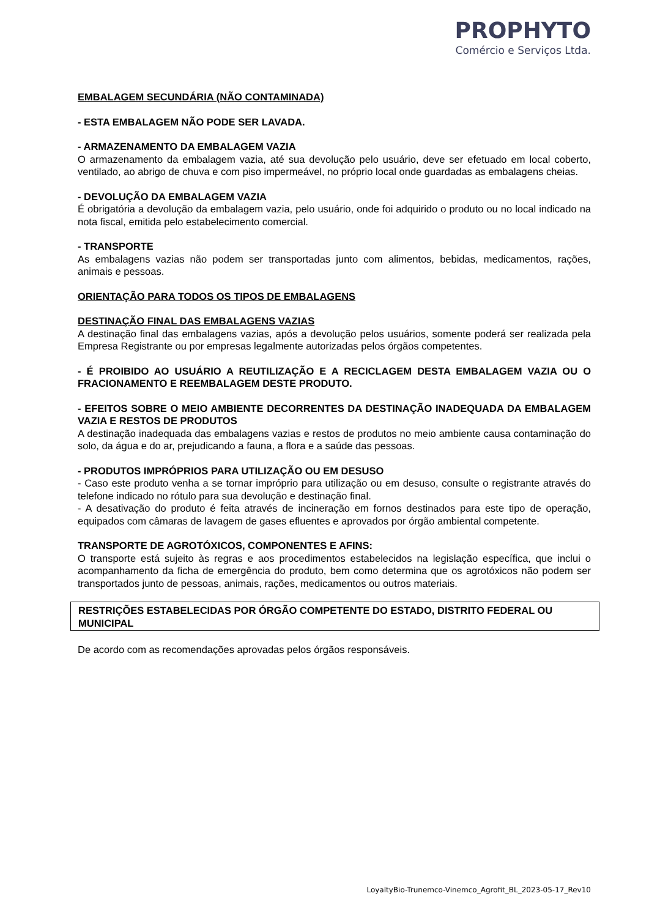PROPHYTO
Comércio e Serviços Ltda.
EMBALAGEM SECUNDÁRIA (NÃO CONTAMINADA)
- ESTA EMBALAGEM NÃO PODE SER LAVADA.
- ARMAZENAMENTO DA EMBALAGEM VAZIA
O armazenamento da embalagem vazia, até sua devolução pelo usuário, deve ser efetuado em local coberto, ventilado, ao abrigo de chuva e com piso impermeável, no próprio local onde guardadas as embalagens cheias.
- DEVOLUÇÃO DA EMBALAGEM VAZIA
É obrigatória a devolução da embalagem vazia, pelo usuário, onde foi adquirido o produto ou no local indicado na nota fiscal, emitida pelo estabelecimento comercial.
- TRANSPORTE
As embalagens vazias não podem ser transportadas junto com alimentos, bebidas, medicamentos, rações, animais e pessoas.
ORIENTAÇÃO PARA TODOS OS TIPOS DE EMBALAGENS
DESTINAÇÃO FINAL DAS EMBALAGENS VAZIAS
A destinação final das embalagens vazias, após a devolução pelos usuários, somente poderá ser realizada pela Empresa Registrante ou por empresas legalmente autorizadas pelos órgãos competentes.
- É PROIBIDO AO USUÁRIO A REUTILIZAÇÃO E A RECICLAGEM DESTA EMBALAGEM VAZIA OU O FRACIONAMENTO E REEMBALAGEM DESTE PRODUTO.
- EFEITOS SOBRE O MEIO AMBIENTE DECORRENTES DA DESTINAÇÃO INADEQUADA DA EMBALAGEM VAZIA E RESTOS DE PRODUTOS
A destinação inadequada das embalagens vazias e restos de produtos no meio ambiente causa contaminação do solo, da água e do ar, prejudicando a fauna, a flora e a saúde das pessoas.
- PRODUTOS IMPRÓPRIOS PARA UTILIZAÇÃO OU EM DESUSO
- Caso este produto venha a se tornar impróprio para utilização ou em desuso, consulte o registrante através do telefone indicado no rótulo para sua devolução e destinação final.
- A desativação do produto é feita através de incineração em fornos destinados para este tipo de operação, equipados com câmaras de lavagem de gases efluentes e aprovados por órgão ambiental competente.
TRANSPORTE DE AGROTÓXICOS, COMPONENTES E AFINS:
O transporte está sujeito às regras e aos procedimentos estabelecidos na legislação específica, que inclui o acompanhamento da ficha de emergência do produto, bem como determina que os agrotóxicos não podem ser transportados junto de pessoas, animais, rações, medicamentos ou outros materiais.
RESTRIÇÕES ESTABELECIDAS POR ÓRGÃO COMPETENTE DO ESTADO, DISTRITO FEDERAL OU MUNICIPAL
De acordo com as recomendações aprovadas pelos órgãos responsáveis.
LoyaltyBio-Trunemco-Vinemco_Agrofit_BL_2023-05-17_Rev10